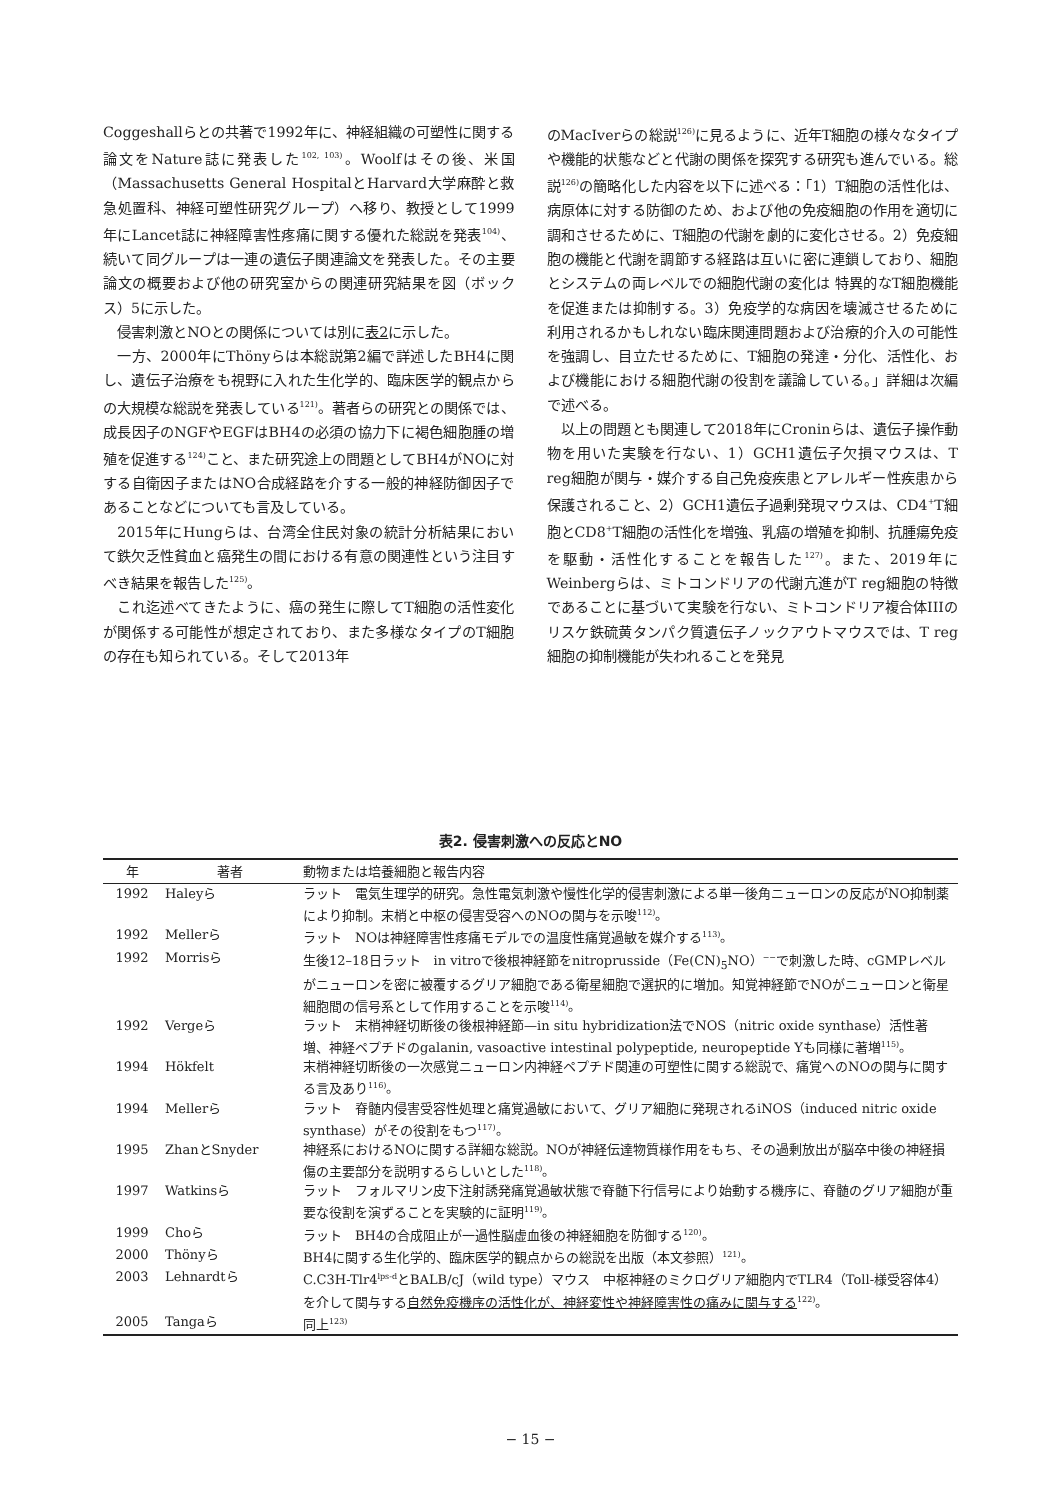Coggeshallらとの共著で1992年に、神経組織の可塑性に関する論文をNature誌に発表した<sup>102, 103)</sup>。Woolfはその後、米国（Massachusetts General HospitalとHarvard大学麻酔と救急処置科、神経可塑性研究グループ）へ移り、教授として1999年にLancet誌に神経障害性疼痛に関する優れた総説を発表<sup>104)</sup>、続いて同グループは一連の遺伝子関連論文を発表した。その主要論文の概要および他の研究室からの関連研究結果を図（ボックス）5に示した。
侵害刺激とNOとの関係については別に表2に示した。
一方、2000年にThönyらは本総説第2編で詳述したBH4に関し、遺伝子治療をも視野に入れた生化学的、臨床医学的観点からの大規模な総説を発表している<sup>121)</sup>。著者らの研究との関係では、成長因子のNGFやEGFはBH4の必須の協力下に褐色細胞腫の増殖を促進する<sup>124)</sup>こと、また研究途上の問題としてBH4がNOに対する自衛因子またはNO合成経路を介する一般的神経防御因子であることなどについても言及している。
2015年にHungらは、台湾全住民対象の統計分析結果において鉄欠乏性貧血と癌発生の間における有意の関連性という注目すべき結果を報告した<sup>125)</sup>。
これ迄述べてきたように、癌の発生に際してT細胞の活性変化が関係する可能性が想定されており、また多様なタイプのT細胞の存在も知られている。そして2013年
のMacIverらの総説<sup>126)</sup>に見るように、近年T細胞の様々なタイプや機能的状態などと代謝の関係を探究する研究も進んでいる。総説<sup>126)</sup>の簡略化した内容を以下に述べる：「1）T細胞の活性化は、病原体に対する防御のため、および他の免疫細胞の作用を適切に調和させるために、T細胞の代謝を劇的に変化させる。2）免疫細胞の機能と代謝を調節する経路は互いに密に連鎖しており、細胞とシステムの両レベルでの細胞代謝の変化は 特異的なT細胞機能を促進または抑制する。3）免疫学的な病因を壊滅させるために利用されるかもしれない臨床関連問題および治療的介入の可能性を強調し、目立たせるために、T細胞の発達・分化、活性化、および機能における細胞代謝の役割を議論している。」詳細は次編で述べる。
以上の問題とも関連して2018年にCroninらは、遺伝子操作動物を用いた実験を行ない、1）GCH1遺伝子欠損マウスは、T reg細胞が関与・媒介する自己免疫疾患とアレルギー性疾患から保護されること、2）GCH1遺伝子過剰発現マウスは、CD4<sup>+</sup>T細胞とCD8<sup>+</sup>T細胞の活性化を増強、乳癌の増殖を抑制、抗腫瘍免疫を駆動・活性化することを報告した<sup>127)</sup>。また、2019年にWeinbergらは、ミトコンドリアの代謝亢進がT reg細胞の特徴であることに基づいて実験を行ない、ミトコンドリア複合体IIIのリスケ鉄硫黄タンパク質遺伝子ノックアウトマウスでは、T reg細胞の抑制機能が失われることを発見
表2. 侵害刺激への反応とNO
| 年 | 著者 | 動物または培養細胞と報告内容 |
| --- | --- | --- |
| 1992 | Haleyら | ラット 電気生理学的研究。急性電気刺激や慢性化学的侵害刺激による単一後角ニューロンの反応がNO抑制薬により抑制。末梢と中枢の侵害受容へのNOの関与を示唆<sup>112)</sup>。 |
| 1992 | Mellerら | ラット NOは神経障害性疼痛モデルでの温度性痛覚過敏を媒介する<sup>113)</sup>。 |
| 1992 | Morrisら | 生後12–18日ラット in vitroで後根神経節をnitroprusside（Fe(CN)<sub>5</sub>NO）<sup>−−</sup>で刺激した時、cGMPレベルがニューロンを密に被覆するグリア細胞である衛星細胞で選択的に増加。知覚神経節でNOがニューロンと衛星細胞間の信号系として作用することを示唆<sup>114)</sup>。 |
| 1992 | Vergeら | ラット 末梢神経切断後の後根神経節—in situ hybridization法でNOS（nitric oxide synthase）活性著増、神経ペプチドのgalanin, vasoactive intestinal polypeptide, neuropeptide Yも同様に著増<sup>115)</sup>。 |
| 1994 | Hökfelt | 末梢神経切断後の一次感覚ニューロン内神経ペプチド関連の可塑性に関する総説で、痛覚へのNOの関与に関する言及あり<sup>116)</sup>。 |
| 1994 | Mellerら | ラット 脊髄内侵害受容性処理と痛覚過敏において、グリア細胞に発現されるiNOS（induced nitric oxide synthase）がその役割をもつ<sup>117)</sup>。 |
| 1995 | ZhanとSnyder | 神経系におけるNOに関する詳細な総説。NOが神経伝達物質様作用をもち、その過剰放出が脳卒中後の神経損傷の主要部分を説明するらしいとした<sup>118)</sup>。 |
| 1997 | Watkinsら | ラット フォルマリン皮下注射誘発痛覚過敏状態で脊髄下行信号により始動する機序に、脊髄のグリア細胞が重要な役割を演ずることを実験的に証明<sup>119)</sup>。 |
| 1999 | Choら | ラット BH4の合成阻止が一過性脳虚血後の神経細胞を防御する<sup>120)</sup>。 |
| 2000 | Thönyら | BH4に関する生化学的、臨床医学的観点からの総説を出版（本文参照）<sup>121)</sup>。 |
| 2003 | Lehnardtら | C.C3H-Tlr4<sup>lps-d</sup>とBALB/cJ（wild type）マウス 中枢神経のミクログリア細胞内でTLR4（Toll-様受容体4）を介して関与する 自然免疫機序の活性化が、神経変性や神経障害性の痛みに関与する<sup>122)</sup>。 |
| 2005 | Tangaら | 同上<sup>123)</sup> |
− 15 −